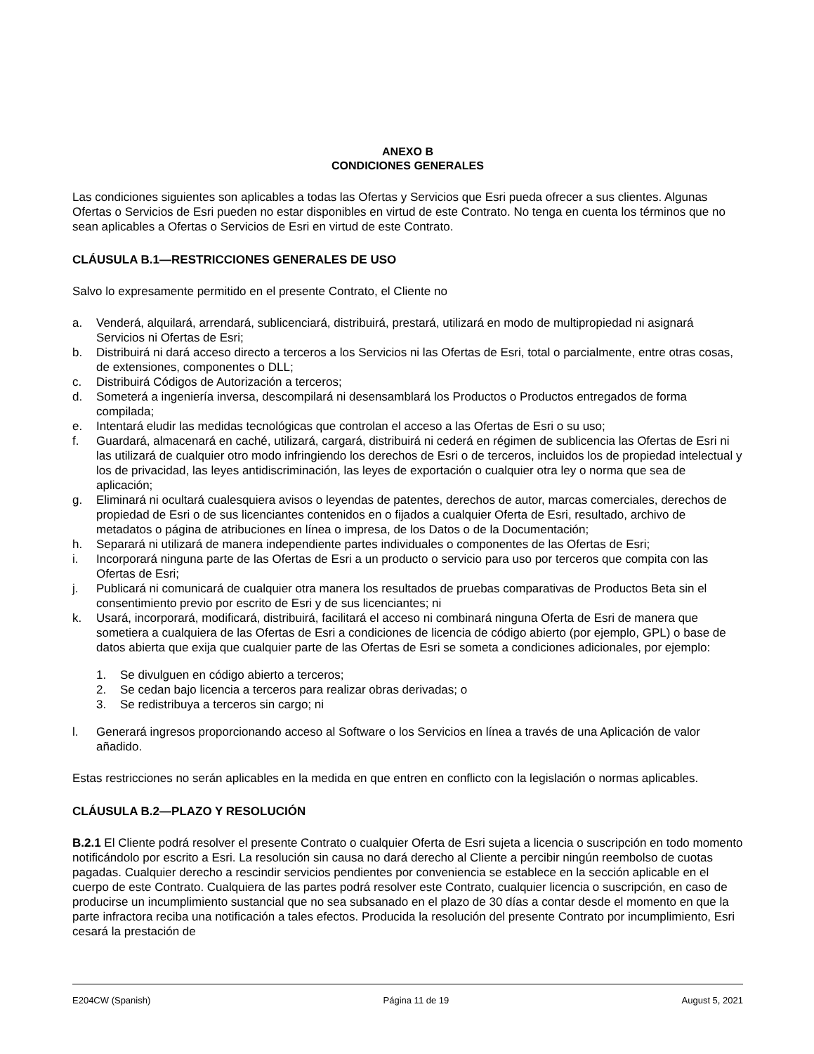ANEXO B
CONDICIONES GENERALES
Las condiciones siguientes son aplicables a todas las Ofertas y Servicios que Esri pueda ofrecer a sus clientes. Algunas Ofertas o Servicios de Esri pueden no estar disponibles en virtud de este Contrato. No tenga en cuenta los términos que no sean aplicables a Ofertas o Servicios de Esri en virtud de este Contrato.
CLÁUSULA B.1—RESTRICCIONES GENERALES DE USO
Salvo lo expresamente permitido en el presente Contrato, el Cliente no
a. Venderá, alquilará, arrendará, sublicenciará, distribuirá, prestará, utilizará en modo de multipropiedad ni asignará Servicios ni Ofertas de Esri;
b. Distribuirá ni dará acceso directo a terceros a los Servicios ni las Ofertas de Esri, total o parcialmente, entre otras cosas, de extensiones, componentes o DLL;
c. Distribuirá Códigos de Autorización a terceros;
d. Someterá a ingeniería inversa, descompilará ni desensamblará los Productos o Productos entregados de forma compilada;
e. Intentará eludir las medidas tecnológicas que controlan el acceso a las Ofertas de Esri o su uso;
f. Guardará, almacenará en caché, utilizará, cargará, distribuirá ni cederá en régimen de sublicencia las Ofertas de Esri ni las utilizará de cualquier otro modo infringiendo los derechos de Esri o de terceros, incluidos los de propiedad intelectual y los de privacidad, las leyes antidiscriminación, las leyes de exportación o cualquier otra ley o norma que sea de aplicación;
g. Eliminará ni ocultará cualesquiera avisos o leyendas de patentes, derechos de autor, marcas comerciales, derechos de propiedad de Esri o de sus licenciantes contenidos en o fijados a cualquier Oferta de Esri, resultado, archivo de metadatos o página de atribuciones en línea o impresa, de los Datos o de la Documentación;
h. Separará ni utilizará de manera independiente partes individuales o componentes de las Ofertas de Esri;
i. Incorporará ninguna parte de las Ofertas de Esri a un producto o servicio para uso por terceros que compita con las Ofertas de Esri;
j. Publicará ni comunicará de cualquier otra manera los resultados de pruebas comparativas de Productos Beta sin el consentimiento previo por escrito de Esri y de sus licenciantes; ni
k. Usará, incorporará, modificará, distribuirá, facilitará el acceso ni combinará ninguna Oferta de Esri de manera que sometiera a cualquiera de las Ofertas de Esri a condiciones de licencia de código abierto (por ejemplo, GPL) o base de datos abierta que exija que cualquier parte de las Ofertas de Esri se someta a condiciones adicionales, por ejemplo:
1. Se divulguen en código abierto a terceros;
2. Se cedan bajo licencia a terceros para realizar obras derivadas; o
3. Se redistribuya a terceros sin cargo; ni
l. Generará ingresos proporcionando acceso al Software o los Servicios en línea a través de una Aplicación de valor añadido.
Estas restricciones no serán aplicables en la medida en que entren en conflicto con la legislación o normas aplicables.
CLÁUSULA B.2—PLAZO Y RESOLUCIÓN
B.2.1 El Cliente podrá resolver el presente Contrato o cualquier Oferta de Esri sujeta a licencia o suscripción en todo momento notificándolo por escrito a Esri. La resolución sin causa no dará derecho al Cliente a percibir ningún reembolso de cuotas pagadas. Cualquier derecho a rescindir servicios pendientes por conveniencia se establece en la sección aplicable en el cuerpo de este Contrato. Cualquiera de las partes podrá resolver este Contrato, cualquier licencia o suscripción, en caso de producirse un incumplimiento sustancial que no sea subsanado en el plazo de 30 días a contar desde el momento en que la parte infractora reciba una notificación a tales efectos. Producida la resolución del presente Contrato por incumplimiento, Esri cesará la prestación de
E204CW (Spanish) Página 11 de 19 August 5, 2021